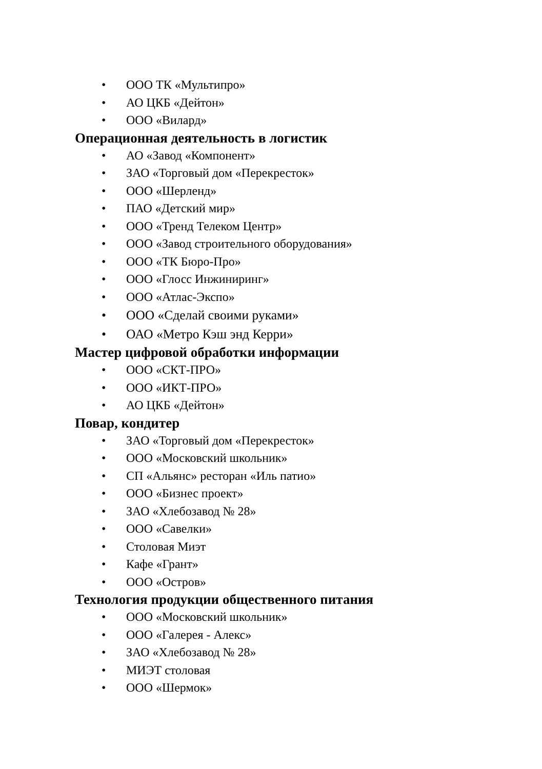• ООО ТК «Мультипро»
• АО ЦКБ «Дейтон»
• ООО «Вилард»
Операционная деятельность в логистик
• АО «Завод «Компонент»
• ЗАО «Торговый дом «Перекресток»
• ООО «Шерленд»
• ПАО «Детский мир»
• ООО «Тренд Телеком Центр»
• ООО «Завод строительного оборудования»
• ООО «ТК Бюро-Про»
• ООО «Глосс Инжиниринг»
• ООО «Атлас-Экспо»
• ООО «Сделай своими руками»
• ОАО «Метро Кэш энд Керри»
Мастер цифровой обработки информации
• ООО «СКТ-ПРО»
• ООО «ИКТ-ПРО»
• АО ЦКБ «Дейтон»
Повар, кондитер
• ЗАО «Торговый дом «Перекресток»
• ООО «Московский школьник»
• СП «Альянс» ресторан «Иль патио»
• ООО «Бизнес проект»
• ЗАО «Хлебозавод № 28»
• ООО «Савелки»
• Столовая Миэт
• Кафе «Грант»
• ООО «Остров»
Технология продукции общественного питания
• ООО «Московский школьник»
• ООО «Галерея - Алекс»
• ЗАО «Хлебозавод № 28»
• МИЭТ столовая
• ООО «Шермок»